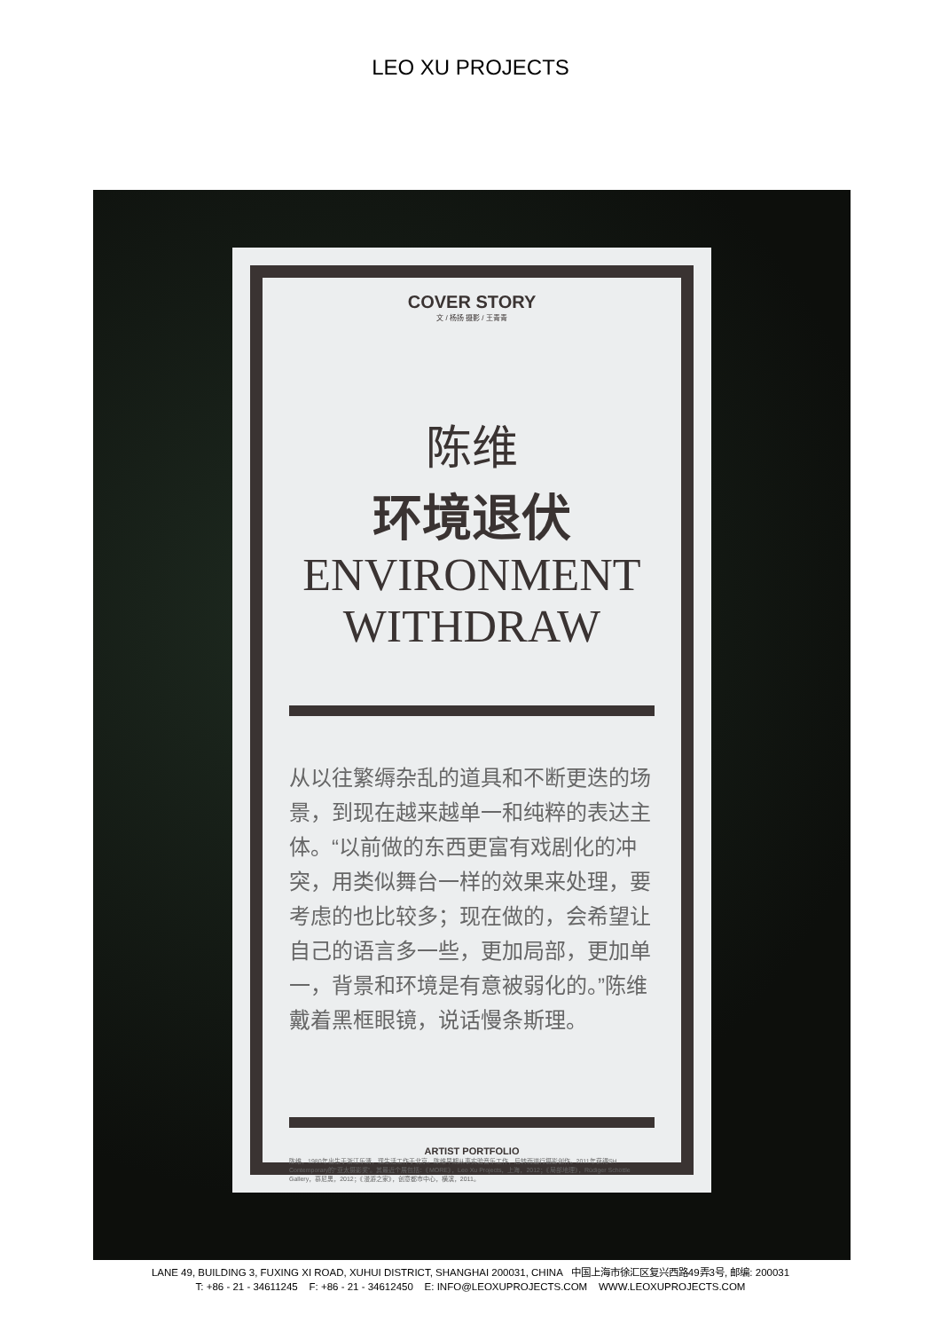LEO XU PROJECTS
COVER STORY
文 / 杨扬 摄影 / 王青青
陈维
环境退伏
ENVIRONMENT
WITHDRAW
从以往繁缛杂乱的道具和不断更迭的场景，到现在越来越单一和纯粹的表达主体。“以前做的东西更富有戏剧化的冲突，用类似舞台一样的效果来处理，要考虑的也比较多；现在做的，会希望让自己的语言多一些，更加局部，更加单一，背景和环境是有意被弱化的。”陈维戴着黑框眼镜，说话慢条斯理。
ARTIST PORTFOLIO
陈维，1980年出生于浙江乐清，现生活工作于北京。陈维早期从事实验音乐工作，后转而进行摄影创作。2011年获得SH Contemporary的“亚太摄影奖”。其最近个展包括：《MORE》，Leo Xu Projects，上海，2012；《局部地理》，Rüdiger Schöttle Gallery，慕尼黑，2012；《漫游之家》，创意都市中心，横滨，2011。
LANE 49, BUILDING 3, FUXING XI ROAD, XUHUI DISTRICT, SHANGHAI 200031, CHINA 中国上海市徐汇区复兴西路49弄3号, 邮编: 200031
T: +86 - 21 - 34611245 F: +86 - 21 - 34612450 E: INFO@LEOXUPROJECTS.COM WWW.LEOXUPROJECTS.COM